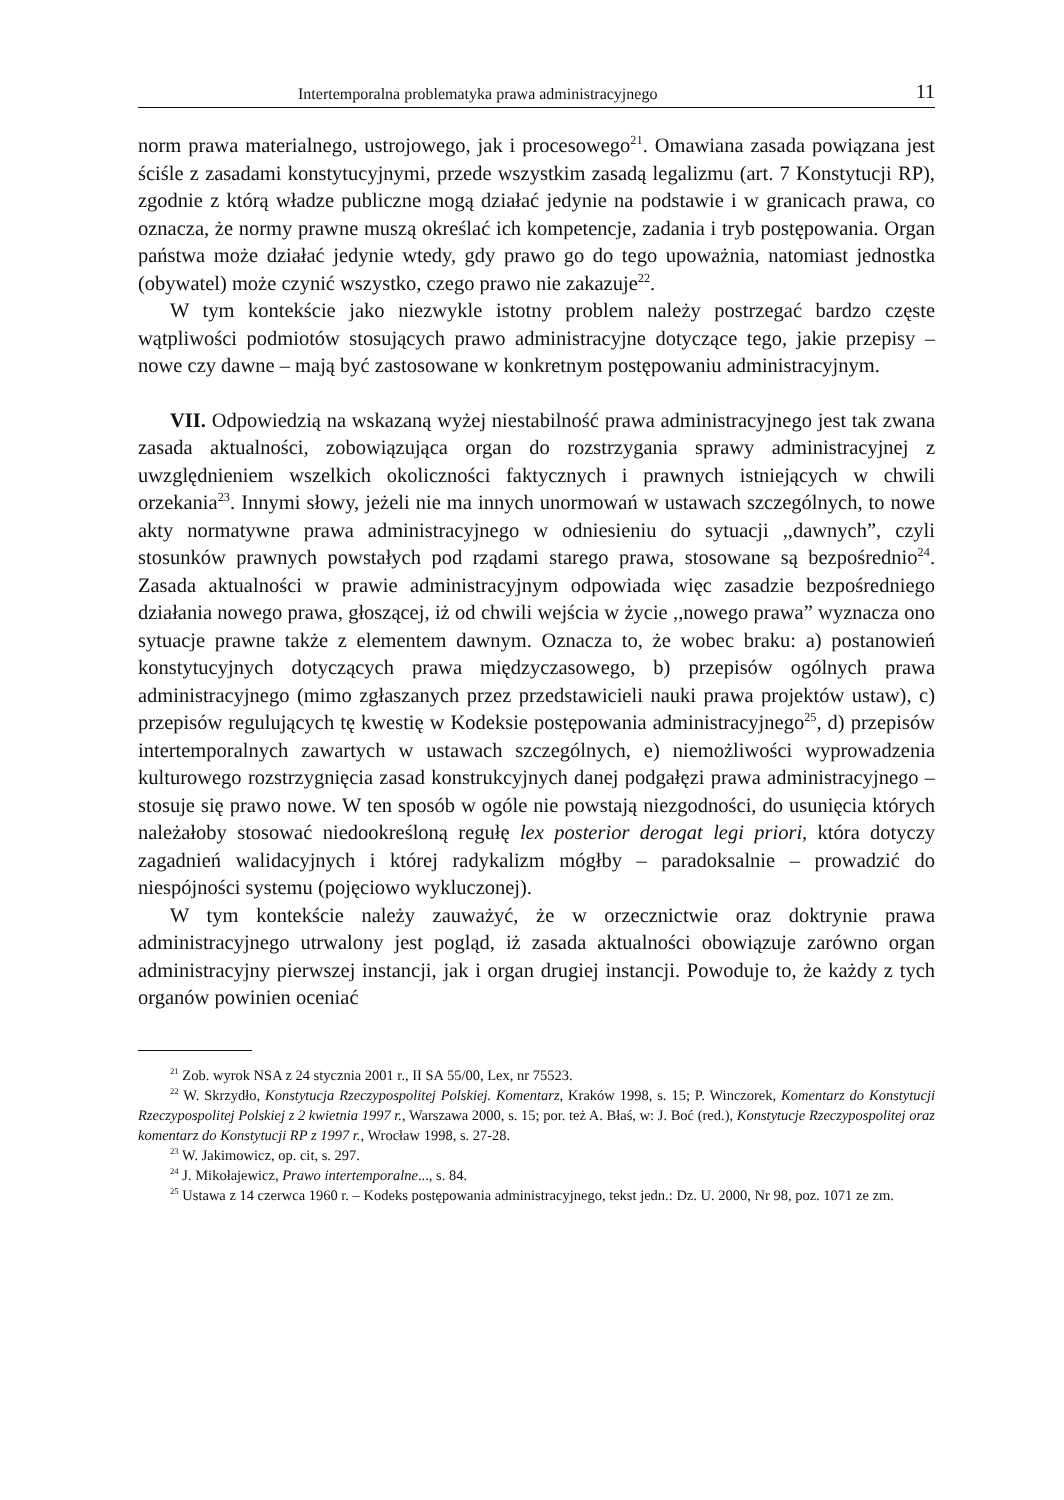Intertemporalna problematyka prawa administracyjnego 11
norm prawa materialnego, ustrojowego, jak i procesowego<sup>21</sup>. Omawiana zasada powiązana jest ściśle z zasadami konstytucyjnymi, przede wszystkim zasadą legalizmu (art. 7 Konstytucji RP), zgodnie z którą władze publiczne mogą działać jedynie na podstawie i w granicach prawa, co oznacza, że normy prawne muszą określać ich kompetencje, zadania i tryb postępowania. Organ państwa może działać jedynie wtedy, gdy prawo go do tego upoważnia, natomiast jednostka (obywatel) może czynić wszystko, czego prawo nie zakazuje<sup>22</sup>.
W tym kontekście jako niezwykle istotny problem należy postrzegać bardzo częste wątpliwości podmiotów stosujących prawo administracyjne dotyczące tego, jakie przepisy – nowe czy dawne – mają być zastosowane w konkretnym postępowaniu administracyjnym.
VII. Odpowiedzią na wskazaną wyżej niestabilność prawa administracyjnego jest tak zwana zasada aktualności, zobowiązująca organ do rozstrzygania sprawy administracyjnej z uwzględnieniem wszelkich okoliczności faktycznych i prawnych istniejących w chwili orzekania<sup>23</sup>. Innymi słowy, jeżeli nie ma innych unormowań w ustawach szczególnych, to nowe akty normatywne prawa administracyjnego w odniesieniu do sytuacji ,,dawnych”, czyli stosunków prawnych powstałych pod rządami starego prawa, stosowane są bezpośrednio<sup>24</sup>. Zasada aktualności w prawie administracyjnym odpowiada więc zasadzie bezpośredniego działania nowego prawa, głoszącej, iż od chwili wejścia w życie ,,nowego prawa” wyznacza ono sytuacje prawne także z elementem dawnym. Oznacza to, że wobec braku: a) postanowień konstytucyjnych dotyczących prawa międzyczasowego, b) przepisów ogólnych prawa administracyjnego (mimo zgłaszanych przez przedstawicieli nauki prawa projektów ustaw), c) przepisów regulujących tę kwestię w Kodeksie postępowania administracyjnego<sup>25</sup>, d) przepisów intertemporalnych zawartych w ustawach szczególnych, e) niemożliwości wyprowadzenia kulturowego rozstrzygnięcia zasad konstrukcyjnych danej podgałęzi prawa administracyjnego – stosuje się prawo nowe. W ten sposób w ogóle nie powstają niezgodności, do usunięcia których należałoby stosować niedookreśloną regułę lex posterior derogat legi priori, która dotyczy zagadnień walidacyjnych i której radykalizm mógłby – paradoksalnie – prowadzić do niespójności systemu (pojęciowo wykluczonej).
W tym kontekście należy zauważyć, że w orzecznictwie oraz doktrynie prawa administracyjnego utrwalony jest pogląd, iż zasada aktualności obowiązuje zarówno organ administracyjny pierwszej instancji, jak i organ drugiej instancji. Powoduje to, że każdy z tych organów powinien oceniać
<sup>21</sup> Zob. wyrok NSA z 24 stycznia 2001 r., II SA 55/00, Lex, nr 75523.
<sup>22</sup> W. Skrzydło, Konstytucja Rzeczypospolitej Polskiej. Komentarz, Kraków 1998, s. 15; P. Winczorek, Komentarz do Konstytucji Rzeczypospolitej Polskiej z 2 kwietnia 1997 r., Warszawa 2000, s. 15; por. też A. Błaś, w: J. Boć (red.), Konstytucje Rzeczypospolitej oraz komentarz do Konstytucji RP z 1997 r., Wrocław 1998, s. 27-28.
<sup>23</sup> W. Jakimowicz, op. cit, s. 297.
<sup>24</sup> J. Mikołajewicz, Prawo intertemporalne..., s. 84.
<sup>25</sup> Ustawa z 14 czerwca 1960 r. – Kodeks postępowania administracyjnego, tekst jedn.: Dz. U. 2000, Nr 98, poz. 1071 ze zm.